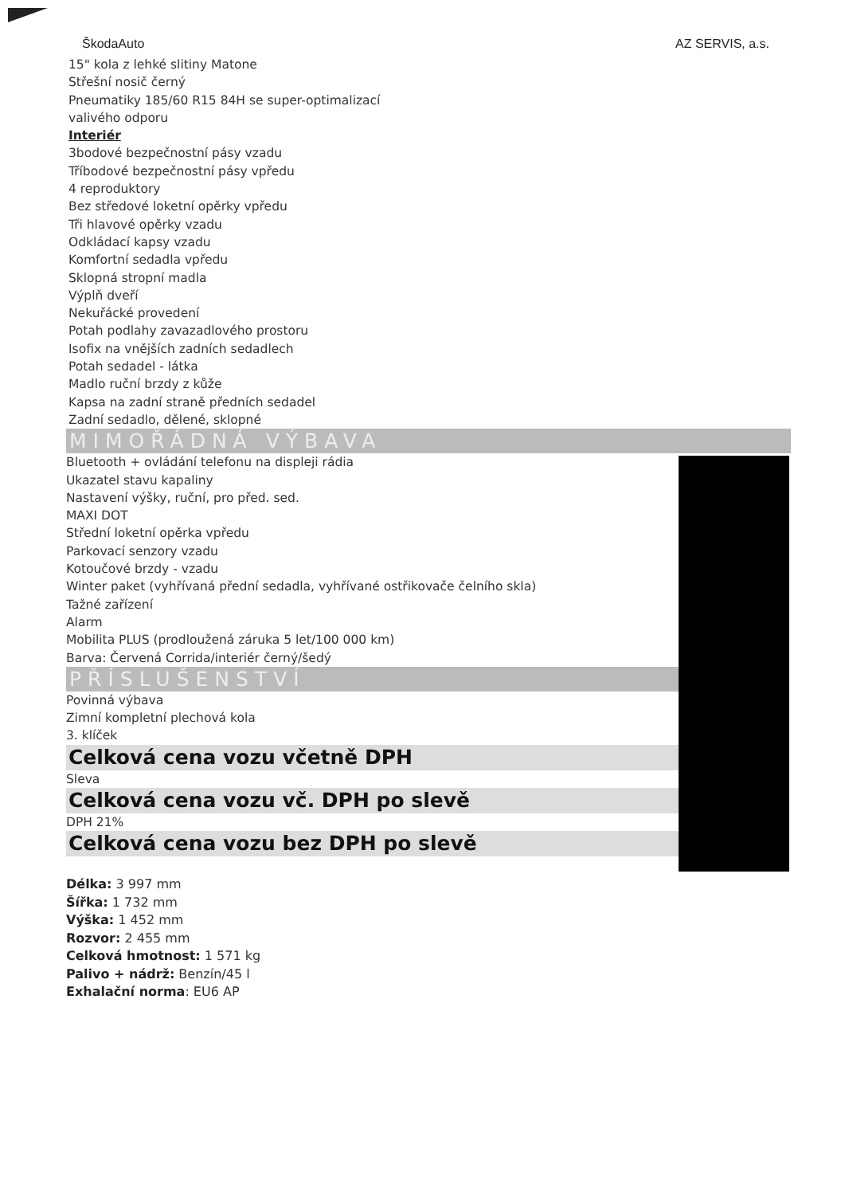ŠkodaAuto AZ SERVIS, a.s.
15" kola z lehké slitiny Matone
Střešní nosič černý
Pneumatiky 185/60 R15 84H se super-optimalizací
valivého odporu
Interiér
3bodové bezpečnostní pásy vzadu
Tříbodové bezpečnostní pásy vpředu
4 reproduktory
Bez středové loketní opěrky vpředu
Tři hlavové opěrky vzadu
Odkládací kapsy vzadu
Komfortní sedadla vpředu
Sklopná stropní madla
Výplň dveří
Nekuřácké provedení
Potah podlahy zavazadlového prostoru
Isofix na vnějších zadních sedadlech
Potah sedadel - látka
Madlo ruční brzdy z kůže
Kapsa na zadní straně předních sedadel
Zadní sedadlo, dělené, sklopné
MIMOŘÁDNÁ VÝBAVA
Bluetooth + ovládání telefonu na displeji rádia
Ukazatel stavu kapaliny
Nastavení výšky, ruční, pro před. sed.
MAXI DOT
Střední loketní opěrka vpředu
Parkovací senzory vzadu
Kotoučové brzdy - vzadu
Winter paket (vyhřívaná přední sedadla, vyhřívané ostřikovače čelního skla)
Tažné zařízení
Alarm
Mobilita PLUS (prodloužená záruka 5 let/100 000 km)
Barva: Červená Corrida/interiér černý/šedý
PŘÍSLUŠENSTVÍ
Povinná výbava
Zimní kompletní plechová kola
3. klíček
Celková cena vozu včetně DPH
Sleva
Celková cena vozu vč. DPH po slevě
DPH 21%
Celková cena vozu bez DPH po slevě
Délka: 3 997 mm
Šířka: 1 732 mm
Výška: 1 452 mm
Rozvor: 2 455 mm
Celková hmotnost: 1 571 kg
Palivo + nádrž: Benzín/45 l
Exhalační norma: EU6 AP